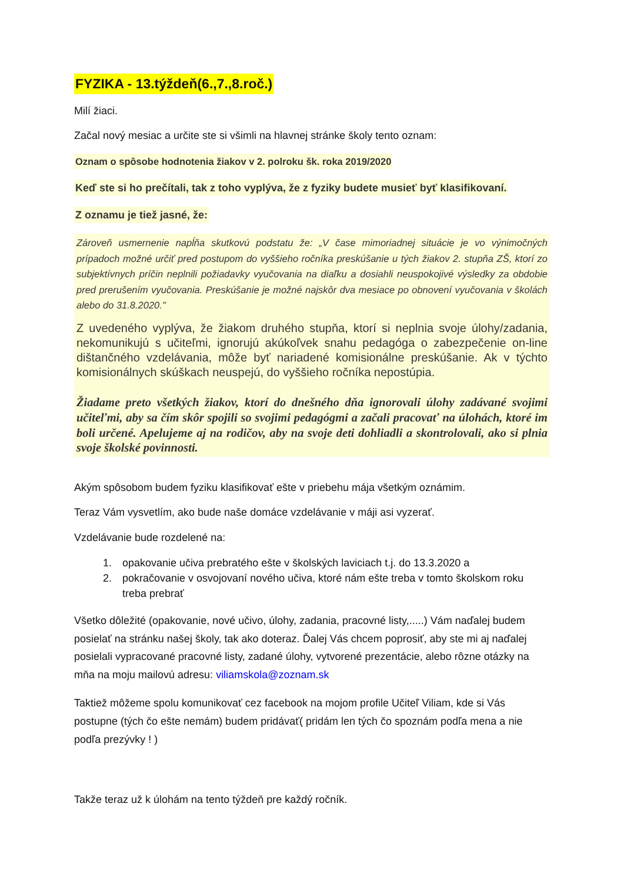FYZIKA - 13.týždeň(6.,7.,8.roč.)
Milí žiaci.
Začal nový mesiac a určite ste si všimli na hlavnej stránke školy tento oznam:
Oznam o spôsobe hodnotenia žiakov v 2. polroku šk. roka 2019/2020
Keď ste si ho prečítali, tak z toho vyplýva, že z fyziky budete musieť byť klasifikovaní.
Z oznamu je tiež jasné, že:
Zároveň usmernenie napĺňa skutkovú podstatu že: „V čase mimoriadnej situácie je vo výnimočných prípadoch možné určiť pred postupom do vyššieho ročníka preskúšanie u tých žiakov 2. stupňa ZŠ, ktorí zo subjektívnych príčin neplnili požiadavky vyučovania na diaľku a dosiahli neuspokojivé výsledky za obdobie pred prerušením vyučovania. Preskúšanie je možné najskôr dva mesiace po obnovení vyučovania v školách alebo do 31.8.2020."
Z uvedeného vyplýva, že žiakom druhého stupňa, ktorí si neplnia svoje úlohy/zadania, nekomunikujú s učiteľmi, ignorujú akúkoľvek snahu pedagóga o zabezpečenie on-line dištančného vzdelávania, môže byť nariadené komisionálne preskúšanie. Ak v týchto komisionálnych skúškach neuspejú, do vyššieho ročníka nepostúpia.
Žiadame preto všetkých žiakov, ktorí do dnešného dňa ignorovali úlohy zadávané svojimi učiteľmi, aby sa čím skôr spojili so svojimi pedagógmi a začali pracovať na úlohách, ktoré im boli určené. Apelujeme aj na rodičov, aby na svoje deti dohliadli a skontrolovali, ako si plnia svoje školské povinnosti.
Akým spôsobom budem fyziku klasifikovať ešte v priebehu mája všetkým oznámim.
Teraz Vám vysvetlím, ako bude naše domáce vzdelávanie v máji asi vyzerať.
Vzdelávanie bude rozdelené na:
1. opakovanie učiva prebratého ešte v školských laviciach t.j. do 13.3.2020 a
2. pokračovanie v osvojovaní nového učiva, ktoré nám ešte treba v tomto školskom roku treba prebrať
Všetko dôležité (opakovanie, nové učivo, úlohy, zadania, pracovné listy,.....) Vám naďalej budem posielať na stránku našej školy, tak ako doteraz. Ďalej Vás chcem poprosiť, aby ste mi aj naďalej posielali vypracované pracovné listy, zadané úlohy, vytvorené prezentácie, alebo rôzne otázky na mňa na moju mailovú adresu: viliamskola@zoznam.sk
Taktiež môžeme spolu komunikovať cez facebook na mojom profile Učiteľ Viliam, kde si Vás postupne (tých čo ešte nemám) budem pridávať( pridám len tých čo spoznám podľa mena a nie podľa prezývky ! )
Takže teraz už k úlohám na tento týždeň pre každý ročník.